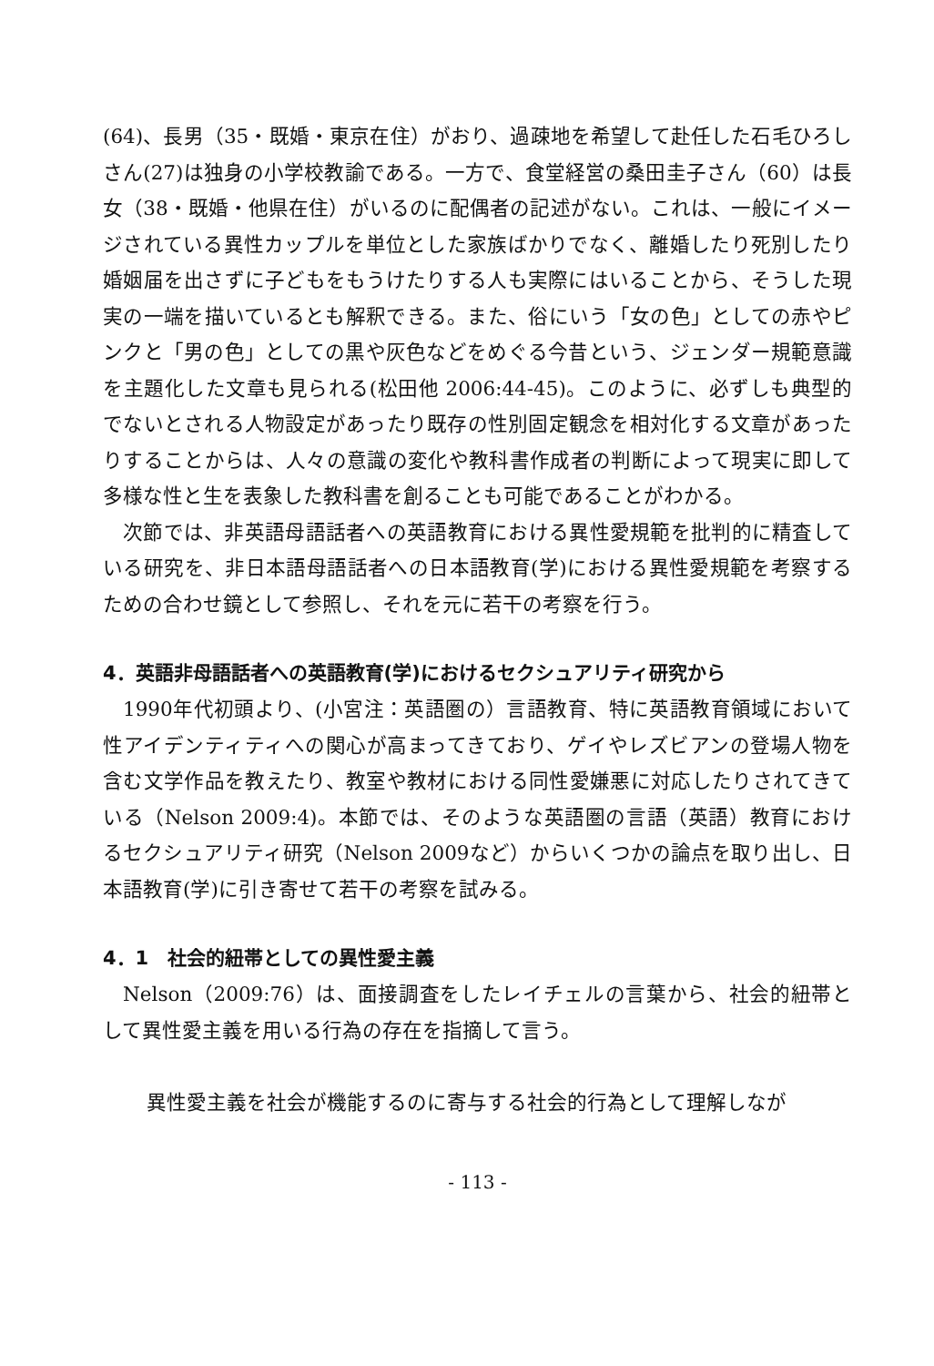(64)、長男（35・既婚・東京在住）がおり、過疎地を希望して赴任した石毛ひろしさん(27)は独身の小学校教諭である。一方で、食堂経営の桑田圭子さん（60）は長女（38・既婚・他県在住）がいるのに配偶者の記述がない。これは、一般にイメージされている異性カップルを単位とした家族ばかりでなく、離婚したり死別したり婚姻届を出さずに子どもをもうけたりする人も実際にはいることから、そうした現実の一端を描いているとも解釈できる。また、俗にいう「女の色」としての赤やピンクと「男の色」としての黒や灰色などをめぐる今昔という、ジェンダー規範意識を主題化した文章も見られる(松田他 2006:44-45)。このように、必ずしも典型的でないとされる人物設定があったり既存の性別固定観念を相対化する文章があったりすることからは、人々の意識の変化や教科書作成者の判断によって現実に即して多様な性と生を表象した教科書を創ることも可能であることがわかる。
次節では、非英語母語話者への英語教育における異性愛規範を批判的に精査している研究を、非日本語母語話者への日本語教育(学)における異性愛規範を考察するための合わせ鏡として参照し、それを元に若干の考察を行う。
4．英語非母語話者への英語教育(学)におけるセクシュアリティ研究から
1990年代初頭より、(小宮注：英語圏の）言語教育、特に英語教育領域において性アイデンティティへの関心が高まってきており、ゲイやレズビアンの登場人物を含む文学作品を教えたり、教室や教材における同性愛嫌悪に対応したりされてきている（Nelson 2009:4)。本節では、そのような英語圏の言語（英語）教育におけるセクシュアリティ研究（Nelson 2009など）からいくつかの論点を取り出し、日本語教育(学)に引き寄せて若干の考察を試みる。
4．1　社会的紐帯としての異性愛主義
Nelson（2009:76）は、面接調査をしたレイチェルの言葉から、社会的紐帯として異性愛主義を用いる行為の存在を指摘して言う。
異性愛主義を社会が機能するのに寄与する社会的行為として理解しなが
- 113 -